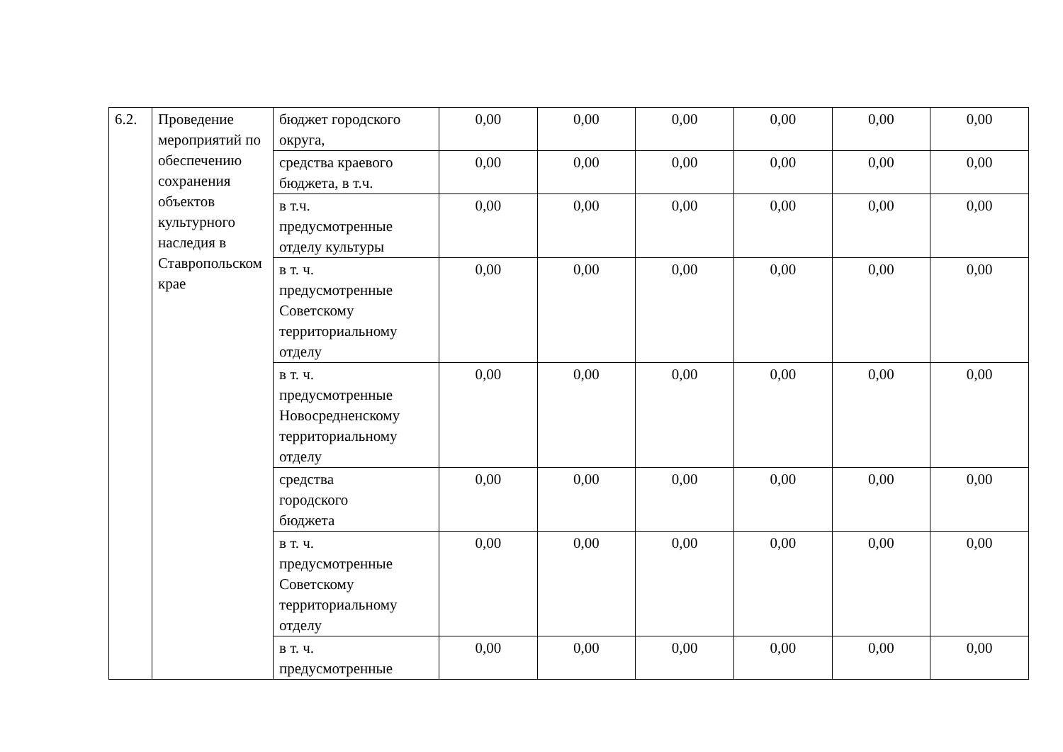| 6.2. | Проведение мероприятий по обеспечению сохранения объектов культурного наследия в Ставропольском крае | бюджет городского округа, | 0,00 | 0,00 | 0,00 | 0,00 | 0,00 | 0,00 |
| | | средства краевого бюджета, в т.ч. | 0,00 | 0,00 | 0,00 | 0,00 | 0,00 | 0,00 |
| | | в т.ч. предусмотренные отделу культуры | 0,00 | 0,00 | 0,00 | 0,00 | 0,00 | 0,00 |
| | | в т. ч. предусмотренные Советскому территориальному отделу | 0,00 | 0,00 | 0,00 | 0,00 | 0,00 | 0,00 |
| | | в т. ч. предусмотренные Новосредненскому территориальному отделу | 0,00 | 0,00 | 0,00 | 0,00 | 0,00 | 0,00 |
| | | средства городского бюджета | 0,00 | 0,00 | 0,00 | 0,00 | 0,00 | 0,00 |
| | | в т. ч. предусмотренные Советскому территориальному отделу | 0,00 | 0,00 | 0,00 | 0,00 | 0,00 | 0,00 |
| | | в т. ч. предусмотренные | 0,00 | 0,00 | 0,00 | 0,00 | 0,00 | 0,00 |